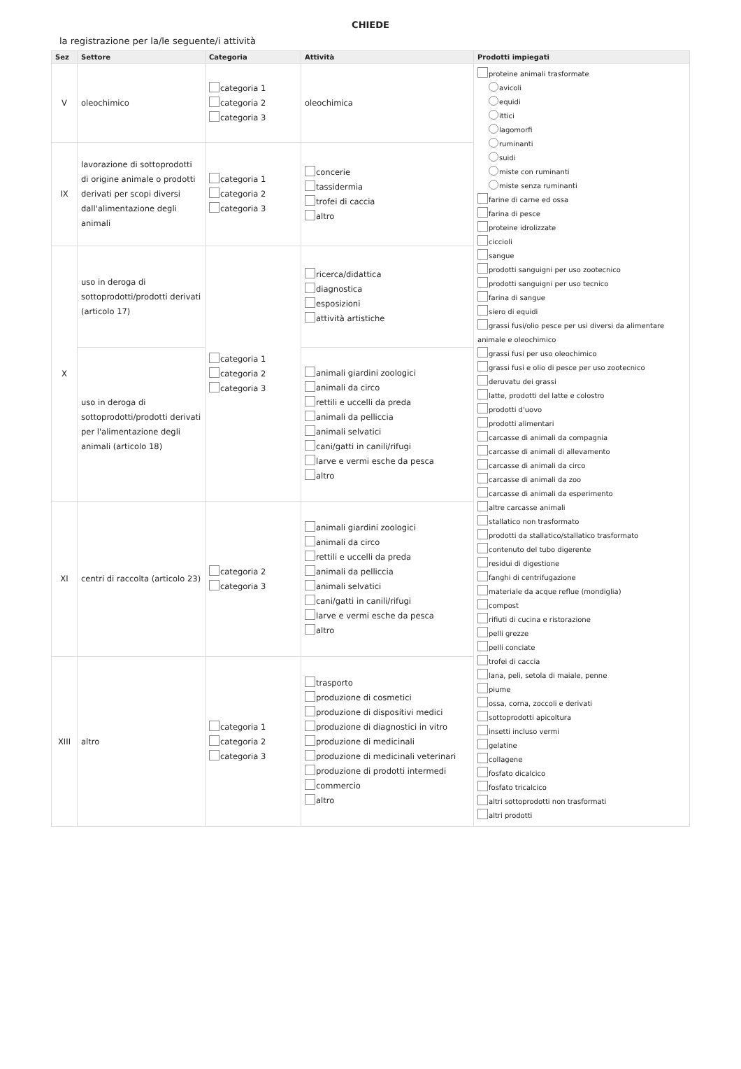CHIEDE
la registrazione per la/le seguente/i attività
| Sez | Settore | Categoria | Attività | Prodotti impiegati |
| --- | --- | --- | --- | --- |
| V | oleochimico | categoria 1 categoria 2 categoria 3 | oleochimica | proteine animali trasformate avicoli equidi ittici lagomorfi ruminanti suidi miste con ruminanti miste senza ruminanti farine di carne ed ossa farina di pesce proteine idrolizzate ciccioli sangue prodotti sanguigni per uso zootecnico prodotti sanguigni per uso tecnico farina di sangue siero di equidi grassi fusi/olio pesce per usi diversi da alimentare animale e oleochimico grassi fusi per uso oleochimico grassi fusi e olio di pesce per uso zootecnico deruvatu dei grassi latte, prodotti del latte e colostro prodotti d'uovo prodotti alimentari carcasse di animali da compagnia carcasse di animali di allevamento carcasse di animali da circo carcasse di animali da zoo carcasse di animali da esperimento altre carcasse animali stallatico non trasformato prodotti da stallatico/stallatico trasformato contenuto del tubo digerente residui di digestione fanghi di centrifugazione materiale da acque reflue (mondiglia) compost rifiuti di cucina e ristorazione pelli grezze pelli conciate trofei di caccia lana, peli, setola di maiale, penne piume ossa, corna, zoccoli e derivati sottoprodotti apicoltura insetti incluso vermi gelatine collagene fosfato dicalcico fosfato tricalcico altri sottoprodotti non trasformati altri prodotti |
| IX | lavorazione di sottoprodotti di origine animale o prodotti derivati per scopi diversi dall'alimentazione degli animali | categoria 1 categoria 2 categoria 3 | concerie tassidermia trofei di caccia altro | |
| X | uso in deroga di sottoprodotti/prodotti derivati (articolo 17) | categoria 1 categoria 2 categoria 3 | ricerca/didattica diagnostica esposizioni attività artistiche | |
| | uso in deroga di sottoprodotti/prodotti derivati per l'alimentazione degli animali (articolo 18) | | animali giardini zoologici animali da circo rettili e uccelli da preda animali da pelliccia animali selvatici cani/gatti in canili/rifugi larve e vermi esche da pesca altro | |
| XI | centri di raccolta (articolo 23) | categoria 2 categoria 3 | animali giardini zoologici animali da circo rettili e uccelli da preda animali da pelliccia animali selvatici cani/gatti in canili/rifugi larve e vermi esche da pesca altro | |
| XIII | altro | categoria 1 categoria 2 categoria 3 | trasporto produzione di cosmetici produzione di dispositivi medici produzione di diagnostici in vitro produzione di medicinali produzione di medicinali veterinari produzione di prodotti intermedi commercio altro | |